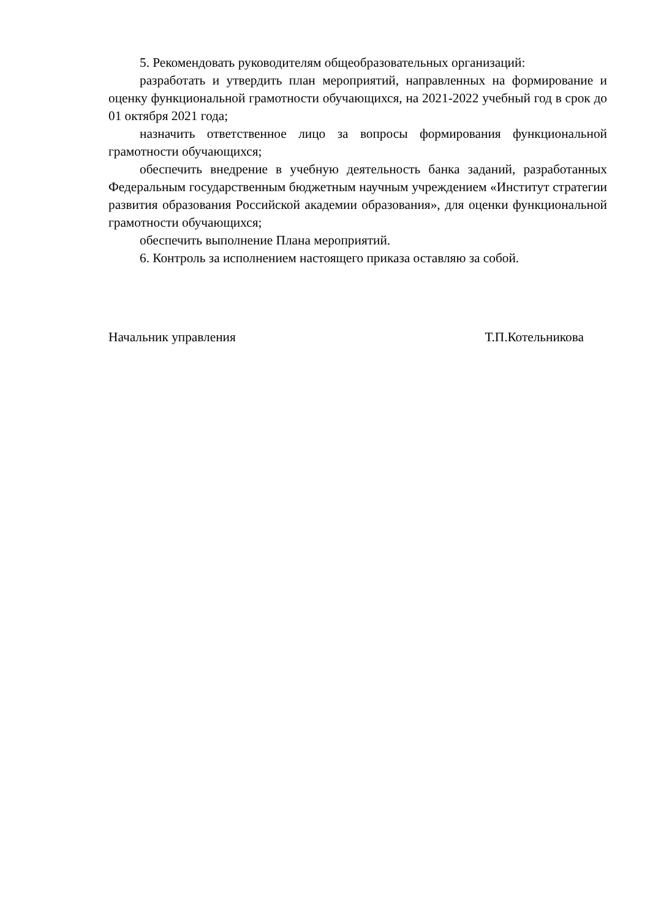5. Рекомендовать руководителям общеобразовательных организаций:
разработать и утвердить план мероприятий, направленных на формирование и оценку функциональной грамотности обучающихся, на 2021-2022 учебный год в срок до 01 октября 2021 года;
назначить ответственное лицо за вопросы формирования функциональной грамотности обучающихся;
обеспечить внедрение в учебную деятельность банка заданий, разработанных Федеральным государственным бюджетным научным учреждением «Институт стратегии развития образования Российской академии образования», для оценки функциональной грамотности обучающихся;
обеспечить выполнение Плана мероприятий.
6. Контроль за исполнением настоящего приказа оставляю за собой.
Начальник управления Т.П.Котельникова